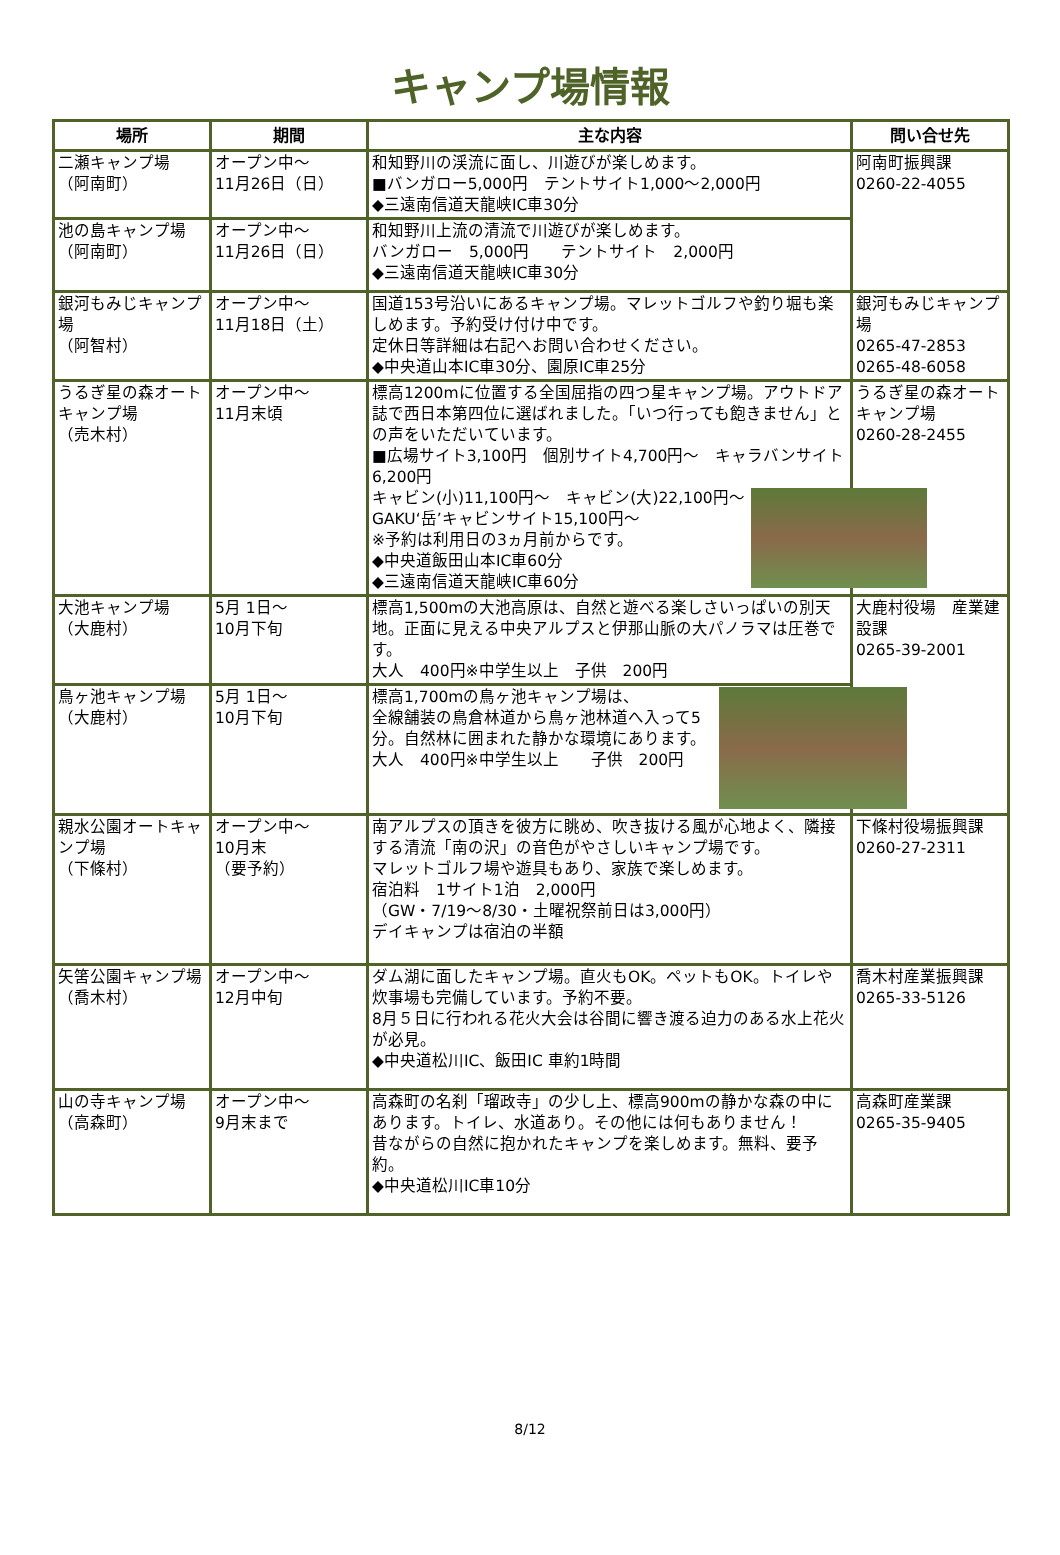キャンプ場情報
| 場所 | 期間 | 主な内容 | 問い合せ先 |
| --- | --- | --- | --- |
| 二瀬キャンプ場 （阿南町） | オープン中～ 11月26日（日） | 和知野川の渓流に面し、川遊びが楽しめます。 ■バンガロー5,000円 テントサイト1,000～2,000円 ◆三遠南信道天龍峡IC車30分 | 阿南町振興課 0260-22-4055 |
| 池の島キャンプ場 （阿南町） | オープン中～ 11月26日（日） | 和知野川上流の清流で川遊びが楽しめます。 バンガロー 5,000円 テントサイト 2,000円 ◆三遠南信道天龍峡IC車30分 | |
| 銀河もみじキャンプ場 （阿智村） | オープン中～ 11月18日（土） | 国道153号沿いにあるキャンプ場。マレットゴルフや釣り堀も楽しめます。予約受け付け中です。 定休日等詳細は右記へお問い合わせください。 ◆中央道山本IC車30分、園原IC車25分 | 銀河もみじキャンプ場 0265-47-2853 0265-48-6058 |
| うるぎ星の森オートキャンプ場 （売木村） | オープン中～ 11月末頃 | 標高1200mに位置する全国屈指の四つ星キャンプ場。アウトドア誌で西日本第四位に選ばれました。「いつ行っても飽きません」との声をいただいています。 ■広場サイト3,100円 個別サイト4,700円～ キャラバンサイト6,200円 キャビン(小)11,100円～ キャビン(大)22,100円～ GAKU‘岳’キャビンサイト15,100円～ ※予約は利用日の3ヵ月前からです。 ◆中央道飯田山本IC車60分 ◆三遠南信道天龍峡IC車60分 | うるぎ星の森オートキャンプ場 0260-28-2455 |
| 大池キャンプ場 （大鹿村） | 5月 1日～ 10月下旬 | 標高1,500mの大池高原は、自然と遊べる楽しさいっぱいの別天地。正面に見える中央アルプスと伊那山脈の大パノラマは圧巻です。 大人 400円※中学生以上 子供 200円 | 大鹿村役場 産業建設課 0265-39-2001 |
| 鳥ヶ池キャンプ場 （大鹿村） | 5月 1日～ 10月下旬 | 標高1,700mの鳥ヶ池キャンプ場は、 全線舗装の鳥倉林道から鳥ヶ池林道へ入って5分。自然林に囲まれた静かな環境にあります。 大人 400円※中学生以上 子供 200円 | |
| 親水公園オートキャンプ場 （下條村） | オープン中～ 10月末 （要予約） | 南アルプスの頂きを彼方に眺め、吹き抜ける風が心地よく、隣接する清流「南の沢」の音色がやさしいキャンプ場です。 マレットゴルフ場や遊具もあり、家族で楽しめます。 宿泊料 1サイト1泊 2,000円 （GW・7/19～8/30・土曜祝祭前日は3,000円） デイキャンプは宿泊の半額 | 下條村役場振興課 0260-27-2311 |
| 矢筈公園キャンプ場 （喬木村） | オープン中～ 12月中旬 | ダム湖に面したキャンプ場。直火もOK。ペットもOK。トイレや炊事場も完備しています。予約不要。 8月５日に行われる花火大会は谷間に響き渡る迫力のある水上花火が必見。 ◆中央道松川IC、飯田IC 車約1時間 | 喬木村産業振興課 0265-33-5126 |
| 山の寺キャンプ場 （高森町） | オープン中～ 9月末まで | 高森町の名刹「瑠政寺」の少し上、標高900mの静かな森の中にあります。トイレ、水道あり。その他には何もありません！ 昔ながらの自然に抱かれたキャンプを楽しめます。無料、要予約。 ◆中央道松川IC車10分 | 高森町産業課 0265-35-9405 |
8/12